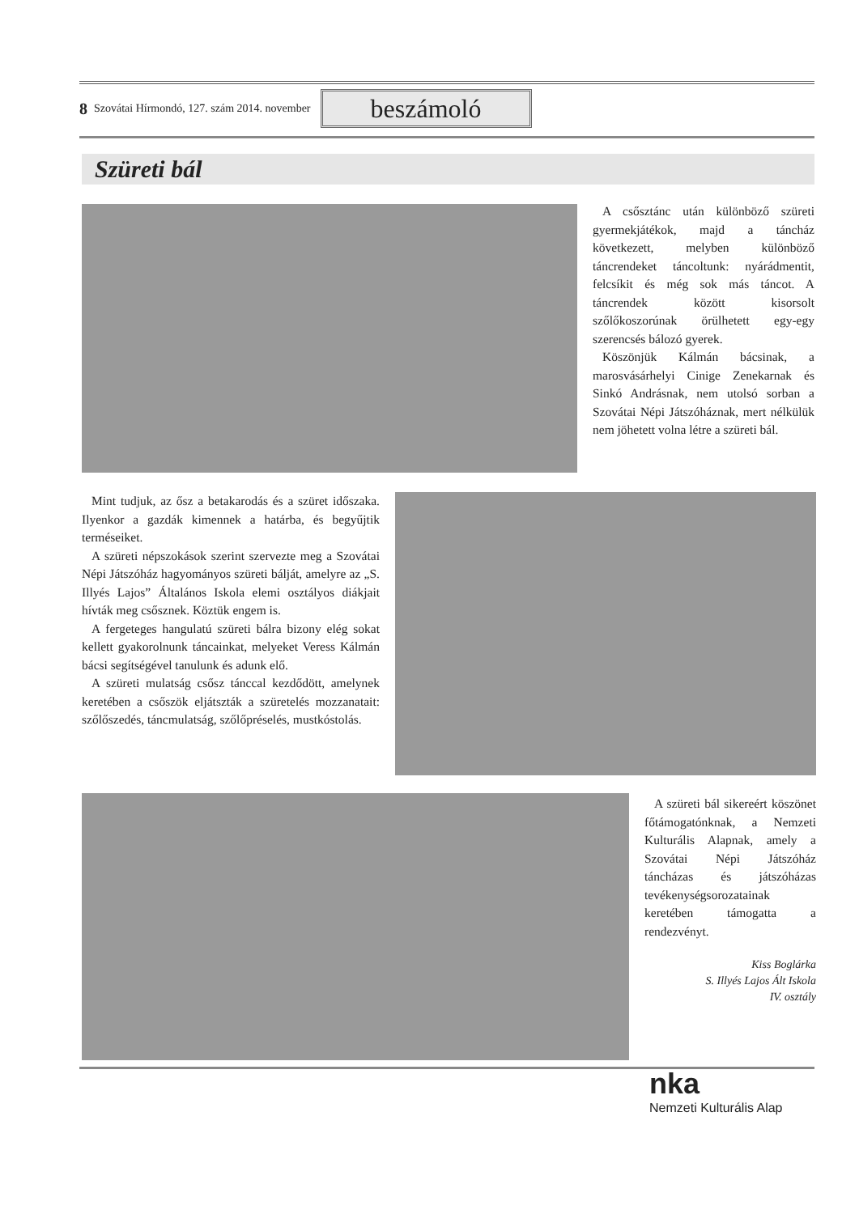8 Szovátai Hírmondó, 127. szám 2014. november
beszámoló
Szüreti bál
A csősztánc után különböző szüreti gyermekjátékok, majd a táncház következett, melyben különböző táncrendeket táncoltunk: nyárádmentit, felcsíkit és még sok más táncot. A táncrendek között kisorsolt szőlőkoszorúnak örülhetett egy-egy szerencsés bálozó gyerek.
Köszönjük Kálmán bácsinak, a marosvásárhelyi Cinige Zenekarnak és Sinkó Andrásnak, nem utolsó sorban a Szovátai Népi Játszóháznak, mert nélkülük nem jöhetett volna létre a szüreti bál.
Mint tudjuk, az ősz a betakarodás és a szüret időszaka. Ilyenkor a gazdák kimennek a határba, és begyűjtik terméseiket.
A szüreti népszokások szerint szervezte meg a Szovátai Népi Játszóház hagyományos szüreti bálját, amelyre az „S. Illyés Lajos” Általános Iskola elemi osztályos diákjait hívták meg csősznek. Köztük engem is.
A fergeteges hangulatú szüreti bálra bizony elég sokat kellett gyakorolnunk táncainkat, melyeket Veress Kálmán bácsi segítségével tanulunk és adunk elő.
A szüreti mulatság csősz tánccal kezdődött, amelynek keretében a csőszök eljátszták a szüretelés mozzanatait: szőlőszedés, táncmulatság, szőlőpréselés, mustkóstolás.
A szüreti bál sikereért köszönet főtámogatónknak, a Nemzeti Kulturális Alapnak, amely a Szovátai Népi Játszóház táncházas és játszóházas tevékenységsorozatainak keretében támogatta a rendezvényt.
Kiss Boglárka
S. Illyés Lajos Ált Iskola
IV. osztály
nka
Nemzeti Kulturális Alap